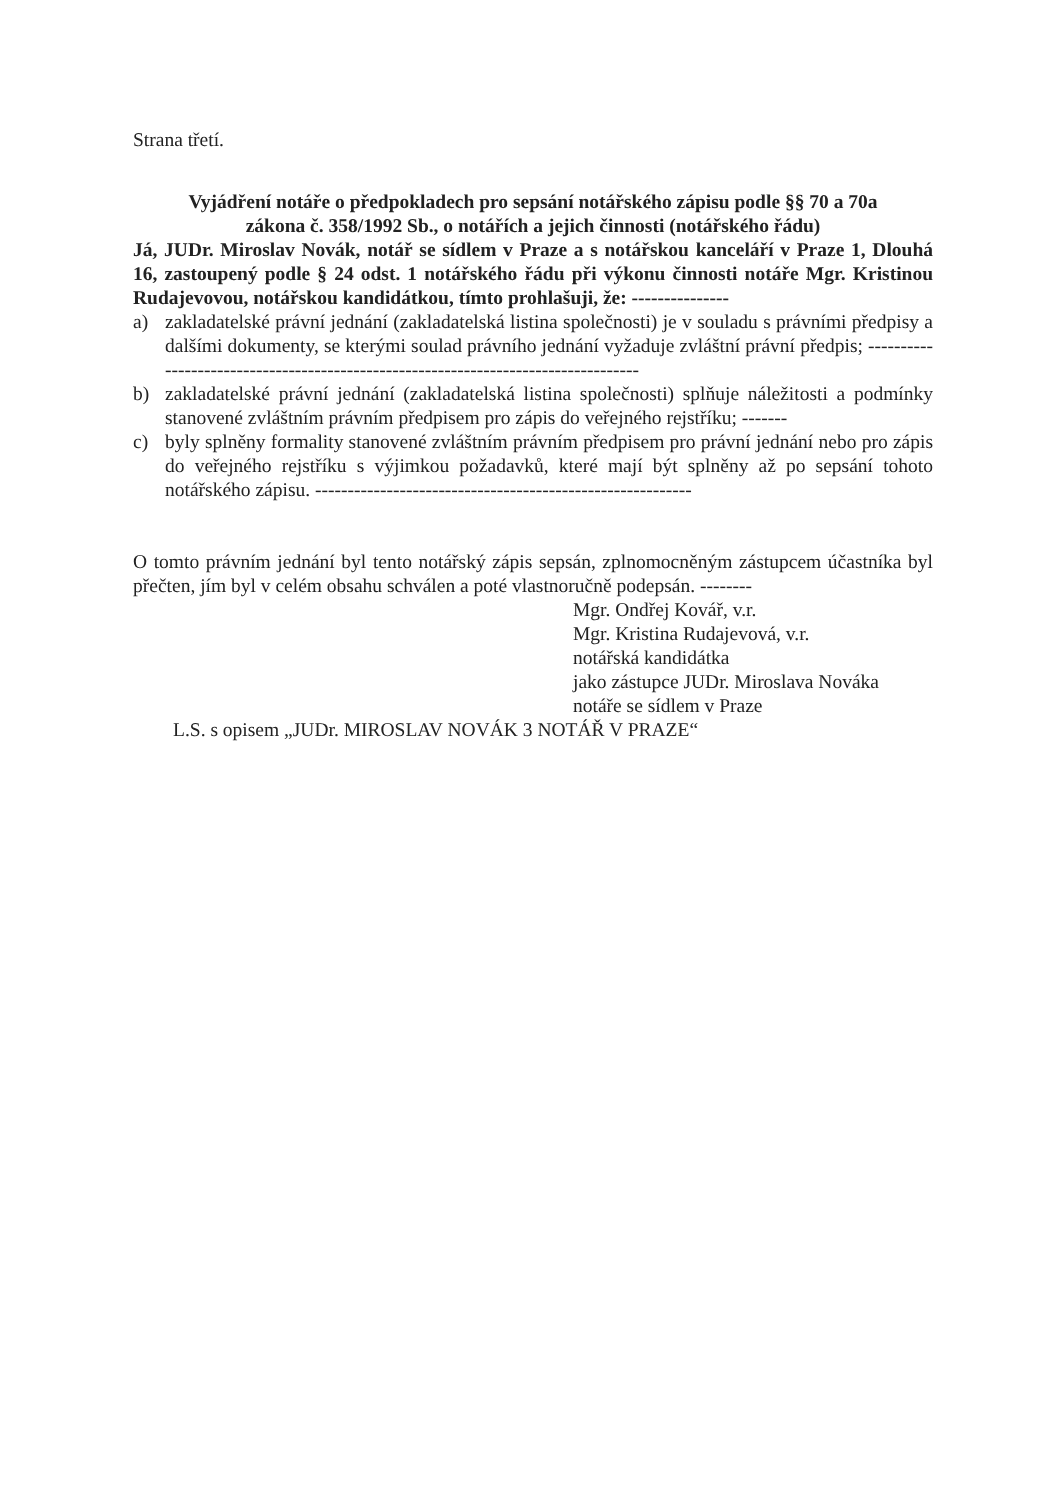Strana třetí.
Vyjádření notáře o předpokladech pro sepsání notářského zápisu podle §§ 70 a 70a
zákona č. 358/1992 Sb., o notářích a jejich činnosti (notářského řádu)
Já, JUDr. Miroslav Novák, notář se sídlem v Praze a s notářskou kanceláří v Praze 1, Dlouhá 16, zastoupený podle § 24 odst. 1 notářského řádu při výkonu činnosti notáře Mgr. Kristinou Rudajevovou, notářskou kandidátkou, tímto prohlašuji, že: ---------------
a) zakladatelské právní jednání (zakladatelská listina společnosti) je v souladu s právními předpisy a dalšími dokumenty, se kterými soulad právního jednání vyžaduje zvláštní právní předpis; -----------------------------------------------------------------------------------
b) zakladatelské právní jednání (zakladatelská listina společnosti) splňuje náležitosti a podmínky stanovené zvláštním právním předpisem pro zápis do veřejného rejstříku; -------
c) byly splněny formality stanovené zvláštním právním předpisem pro právní jednání nebo pro zápis do veřejného rejstříku s výjimkou požadavků, které mají být splněny až po sepsání tohoto notářského zápisu. ----------------------------------------------------------
O tomto právním jednání byl tento notářský zápis sepsán, zplnomocněným zástupcem účastníka byl přečten, jím byl v celém obsahu schválen a poté vlastnoručně podepsán. --------
Mgr. Ondřej Kovář, v.r.
Mgr. Kristina Rudajevová, v.r.
notářská kandidátka
jako zástupce JUDr. Miroslava Nováka
notáře se sídlem v Praze
L.S. s opisem „JUDr. MIROSLAV NOVÁK 3 NOTÁŘ V PRAZE“